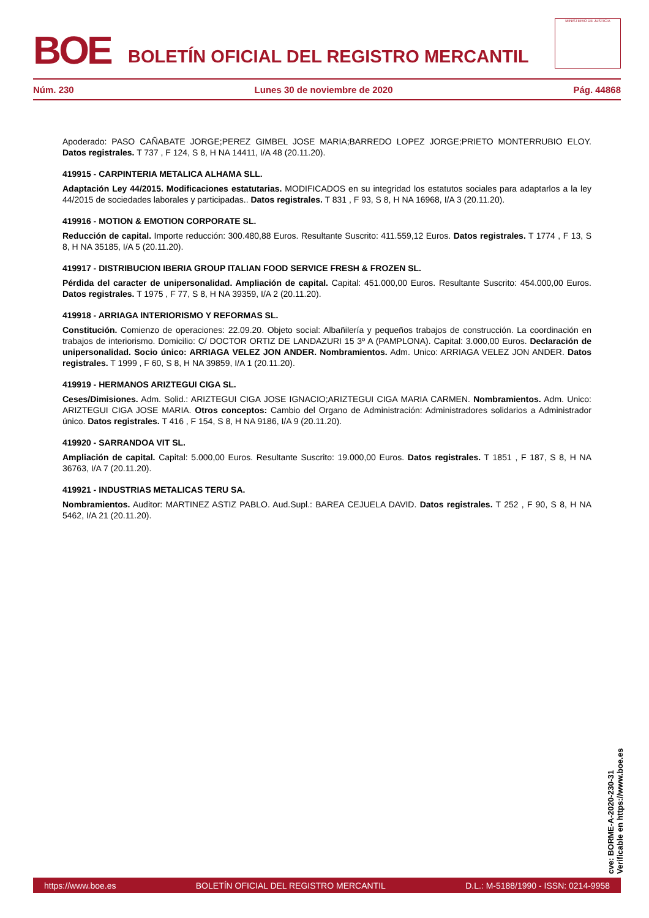BOE
BOLETÍN OFICIAL DEL REGISTRO MERCANTIL
MINISTERIO DE JUSTICIA
Núm. 230 Lunes 30 de noviembre de 2020 Pág. 44868
Apoderado: PASO CAÑABATE JORGE;PEREZ GIMBEL JOSE MARIA;BARREDO LOPEZ JORGE;PRIETO MONTERRUBIO ELOY. Datos registrales. T 737 , F 124, S 8, H NA 14411, I/A 48 (20.11.20).
419915 - CARPINTERIA METALICA ALHAMA SLL.
Adaptación Ley 44/2015. Modificaciones estatutarias. MODIFICADOS en su integridad los estatutos sociales para adaptarlos a la ley 44/2015 de sociedades laborales y participadas.. Datos registrales. T 831 , F 93, S 8, H NA 16968, I/A 3 (20.11.20).
419916 - MOTION & EMOTION CORPORATE SL.
Reducción de capital. Importe reducción: 300.480,88 Euros. Resultante Suscrito: 411.559,12 Euros. Datos registrales. T 1774 , F 13, S 8, H NA 35185, I/A 5 (20.11.20).
419917 - DISTRIBUCION IBERIA GROUP ITALIAN FOOD SERVICE FRESH & FROZEN SL.
Pérdida del caracter de unipersonalidad. Ampliación de capital. Capital: 451.000,00 Euros. Resultante Suscrito: 454.000,00 Euros. Datos registrales. T 1975 , F 77, S 8, H NA 39359, I/A 2 (20.11.20).
419918 - ARRIAGA INTERIORISMO Y REFORMAS SL.
Constitución. Comienzo de operaciones: 22.09.20. Objeto social: Albañilería y pequeños trabajos de construcción. La coordinación en trabajos de interiorismo. Domicilio: C/ DOCTOR ORTIZ DE LANDAZURI 15 3º A (PAMPLONA). Capital: 3.000,00 Euros. Declaración de unipersonalidad. Socio único: ARRIAGA VELEZ JON ANDER. Nombramientos. Adm. Unico: ARRIAGA VELEZ JON ANDER. Datos registrales. T 1999 , F 60, S 8, H NA 39859, I/A 1 (20.11.20).
419919 - HERMANOS ARIZTEGUI CIGA SL.
Ceses/Dimisiones. Adm. Solid.: ARIZTEGUI CIGA JOSE IGNACIO;ARIZTEGUI CIGA MARIA CARMEN. Nombramientos. Adm. Unico: ARIZTEGUI CIGA JOSE MARIA. Otros conceptos: Cambio del Organo de Administración: Administradores solidarios a Administrador único. Datos registrales. T 416 , F 154, S 8, H NA 9186, I/A 9 (20.11.20).
419920 - SARRANDOA VIT SL.
Ampliación de capital. Capital: 5.000,00 Euros. Resultante Suscrito: 19.000,00 Euros. Datos registrales. T 1851 , F 187, S 8, H NA 36763, I/A 7 (20.11.20).
419921 - INDUSTRIAS METALICAS TERU SA.
Nombramientos. Auditor: MARTINEZ ASTIZ PABLO. Aud.Supl.: BAREA CEJUELA DAVID. Datos registrales. T 252 , F 90, S 8, H NA 5462, I/A 21 (20.11.20).
cve: BORME-A-2020-230-31
Verificable en https://www.boe.es
https://www.boe.es BOLETÍN OFICIAL DEL REGISTRO MERCANTIL D.L.: M-5188/1990 - ISSN: 0214-9958